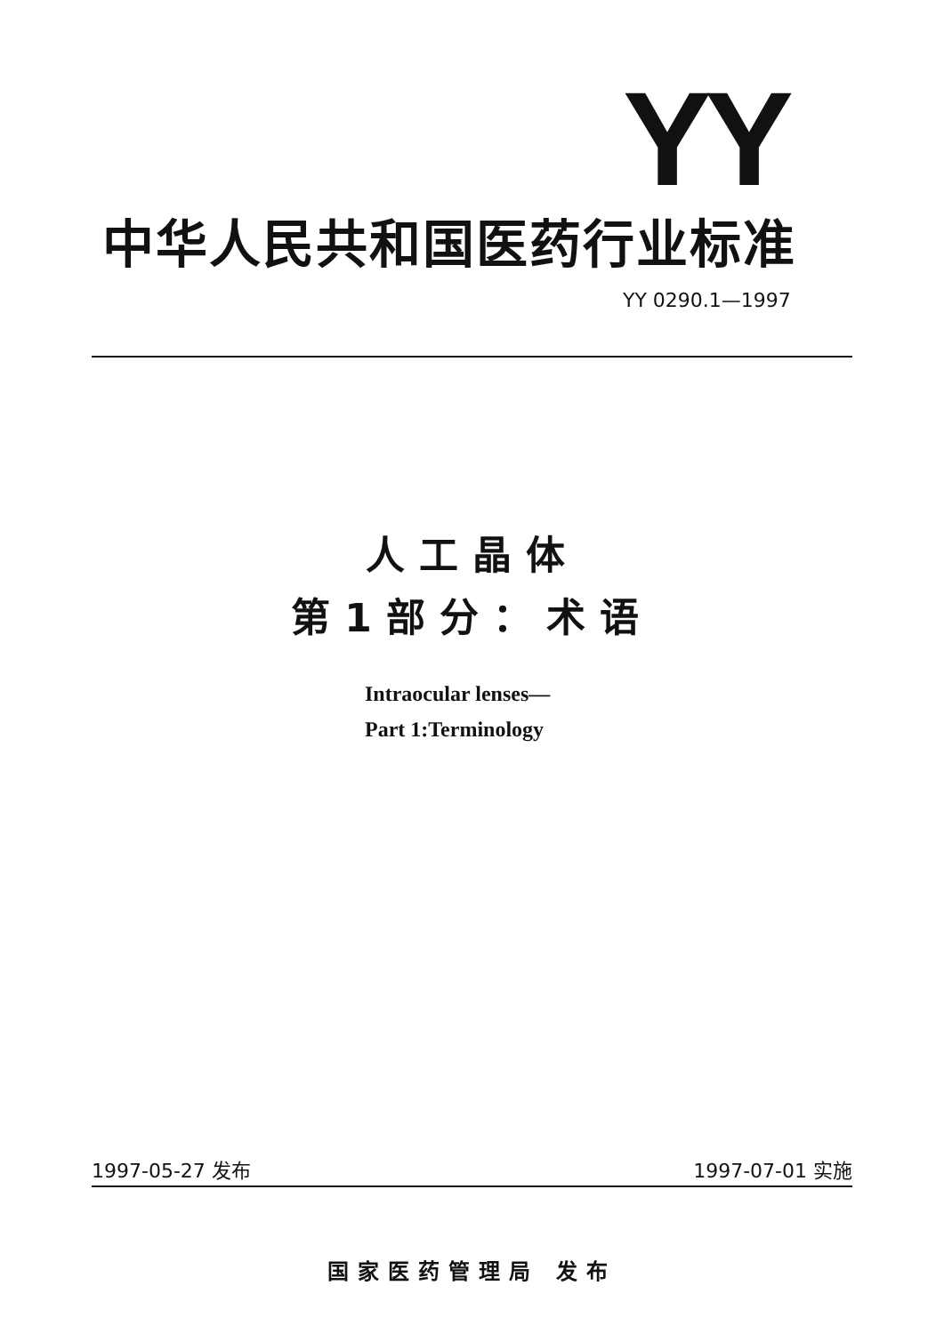YY
中华人民共和国医药行业标准
YY 0290.1—1997
人工晶体
第1部分：术语
Intraocular lenses—
Part 1:Terminology
1997-05-27 发布 1997-07-01 实施
国家医药管理局 发布